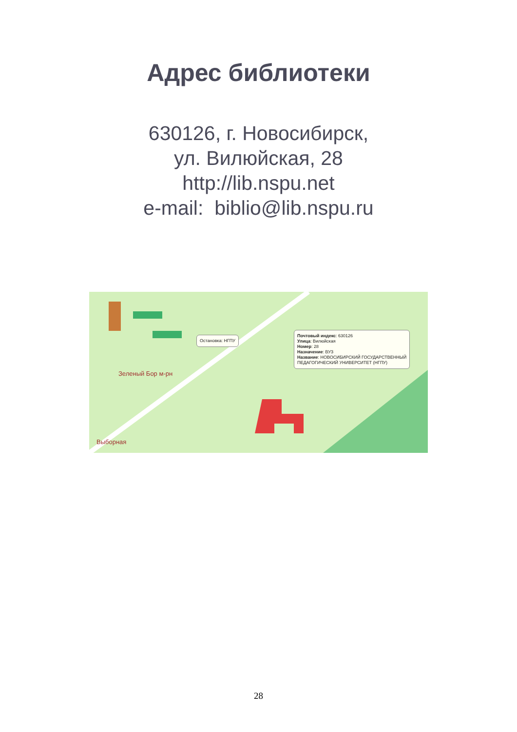Адрес библиотеки
630126, г. Новосибирск,
ул. Вилюйская, 28
http://lib.nspu.net
e-mail: biblio@lib.nspu.ru
Остановка: НГПУ
Почтовый индекс: 630126
Улица: Вилюйская
Номер: 28
Назначение: ВУЗ
Название: НОВОСИБИРСКИЙ ГОСУДАРСТВЕННЫЙ
ПЕДАГОГИЧЕСКИЙ УНИВЕРСИТЕТ (НГПУ)
Зеленый Бор м-рн
Выборная
28